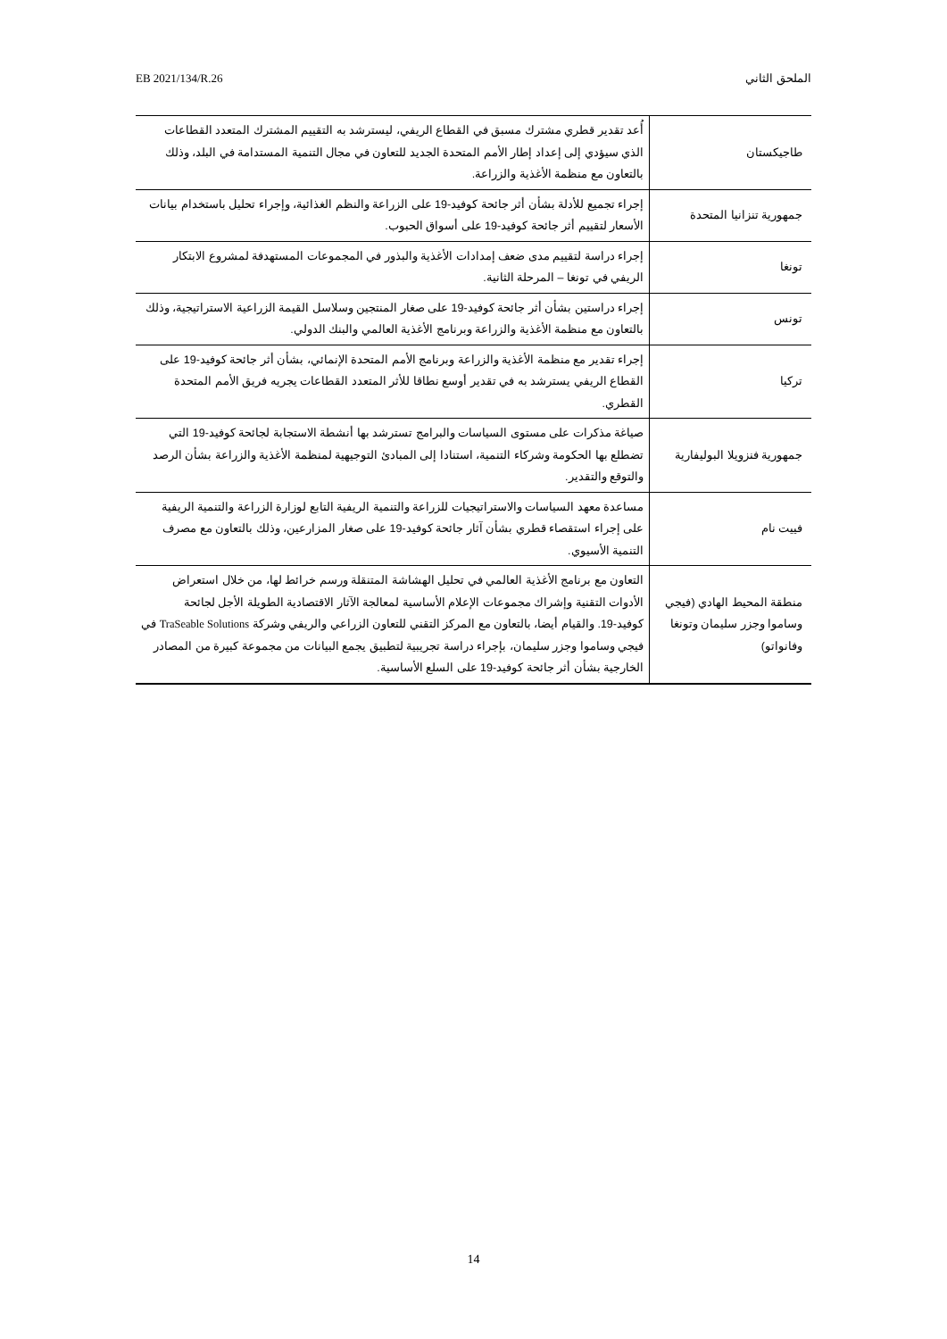EB 2021/134/R.26 الملحق الثاني
| طاجيكستان | أُعد تقدير قطري مشترك مسبق في القطاع الريفي، ليسترشد به التقييم المشترك المتعدد القطاعات الذي سيؤدي إلى إعداد إطار الأمم المتحدة الجديد للتعاون في مجال التنمية المستدامة في البلد، وذلك بالتعاون مع منظمة الأغذية والزراعة. |
| جمهورية تنزانيا المتحدة | إجراء تجميع للأدلة بشأن أثر جائحة كوفيد-19 على الزراعة والنظم الغذائية، وإجراء تحليل باستخدام بيانات الأسعار لتقييم أثر جائحة كوفيد-19 على أسواق الحبوب. |
| تونغا | إجراء دراسة لتقييم مدى ضعف إمدادات الأغذية والبذور في المجموعات المستهدفة لمشروع الابتكار الريفي في تونغا – المرحلة الثانية. |
| تونس | إجراء دراستين بشأن أثر جائحة كوفيد-19 على صغار المنتجين وسلاسل القيمة الزراعية الاستراتيجية، وذلك بالتعاون مع منظمة الأغذية والزراعة وبرنامج الأغذية العالمي والبنك الدولي. |
| تركيا | إجراء تقدير مع منظمة الأغذية والزراعة وبرنامج الأمم المتحدة الإنمائي، بشأن أثر جائحة كوفيد-19 على القطاع الريفي يسترشد به في تقدير أوسع نطاقا للأثر المتعدد القطاعات يجريه فريق الأمم المتحدة القطري. |
| جمهورية فنزويلا البوليفارية | صياغة مذكرات على مستوى السياسات والبرامج تسترشد بها أنشطة الاستجابة لجائحة كوفيد-19 التي تضطلع بها الحكومة وشركاء التنمية، استنادا إلى المبادئ التوجيهية لمنظمة الأغذية والزراعة بشأن الرصد والتوقع والتقدير. |
| فييت نام | مساعدة معهد السياسات والاستراتيجيات للزراعة والتنمية الريفية التابع لوزارة الزراعة والتنمية الريفية على إجراء استقصاء قطري بشأن آثار جائحة كوفيد-19 على صغار المزارعين، وذلك بالتعاون مع مصرف التنمية الأسيوي. |
| منطقة المحيط الهادي (فيجي وساموا وجزر سليمان وتونغا وفانواتو) | التعاون مع برنامج الأغذية العالمي في تحليل الهشاشة المتنقلة ورسم خرائط لها، من خلال استعراض الأدوات التقنية وإشراك مجموعات الإعلام الأساسية لمعالجة الآثار الاقتصادية الطويلة الأجل لجائحة كوفيد-19. والقيام أيضا، بالتعاون مع المركز التقني للتعاون الزراعي والريفي وشركة TraSeable Solutions في فيجي وساموا وجزر سليمان، بإجراء دراسة تجريبية لتطبيق يجمع البيانات من مجموعة كبيرة من المصادر الخارجية بشأن أثر جائحة كوفيد-19 على السلع الأساسية. |
14